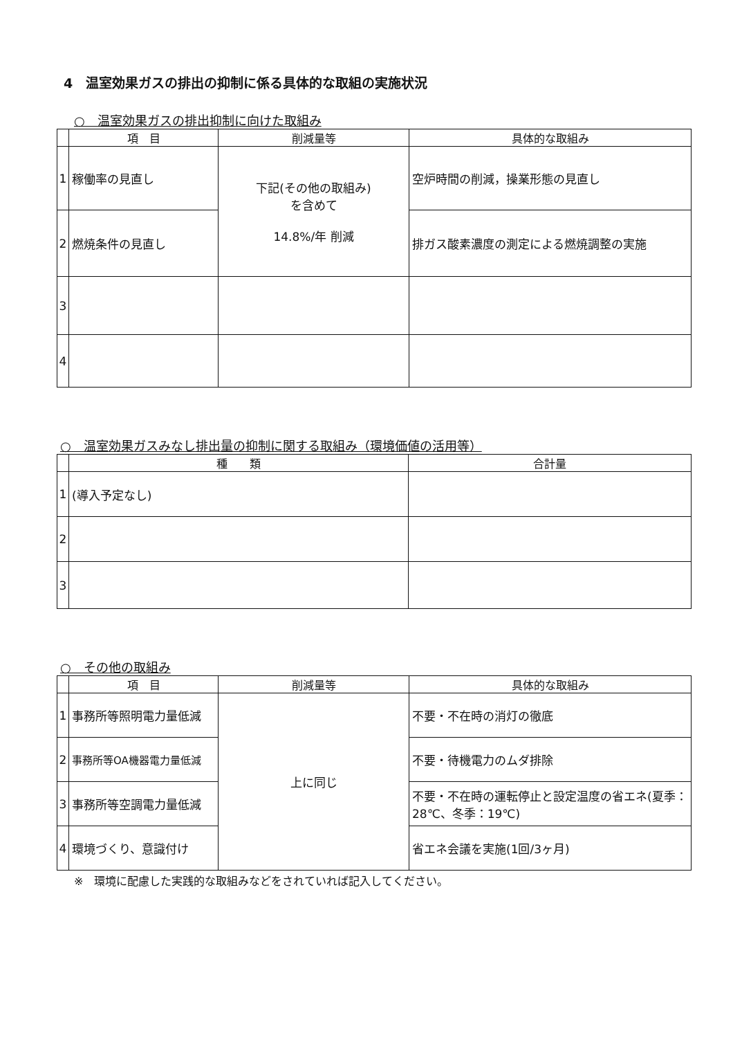4　温室効果ガスの排出の抑制に係る具体的な取組の実施状況
○　温室効果ガスの排出抑制に向けた取組み
| | 項 目 | 削減量等 | 具体的な取組み |
| --- | --- | --- | --- |
| 1 | 稼働率の見直し | 下記(その他の取組み) を含めて 14.8%/年 削減 | 空炉時間の削減，操業形態の見直し |
| 2 | 燃焼条件の見直し | | 排ガス酸素濃度の測定による燃焼調整の実施 |
| 3 | | | |
| 4 | | | |
○　温室効果ガスみなし排出量の抑制に関する取組み（環境価値の活用等）
| | 種 類 | 合計量 |
| --- | --- | --- |
| 1 | (導入予定なし) | |
| 2 | | |
| 3 | | |
○　その他の取組み
| | 項 目 | 削減量等 | 具体的な取組み |
| --- | --- | --- | --- |
| 1 | 事務所等照明電力量低減 | 上に同じ | 不要・不在時の消灯の徹底 |
| 2 | 事務所等OA機器電力量低減 | | 不要・待機電力のムダ排除 |
| 3 | 事務所等空調電力量低減 | | 不要・不在時の運転停止と設定温度の省エネ(夏季：28℃、冬季：19℃) |
| 4 | 環境づくり、意識付け | | 省エネ会議を実施(1回/3ヶ月) |
※　環境に配慮した実践的な取組みなどをされていれば記入してください。